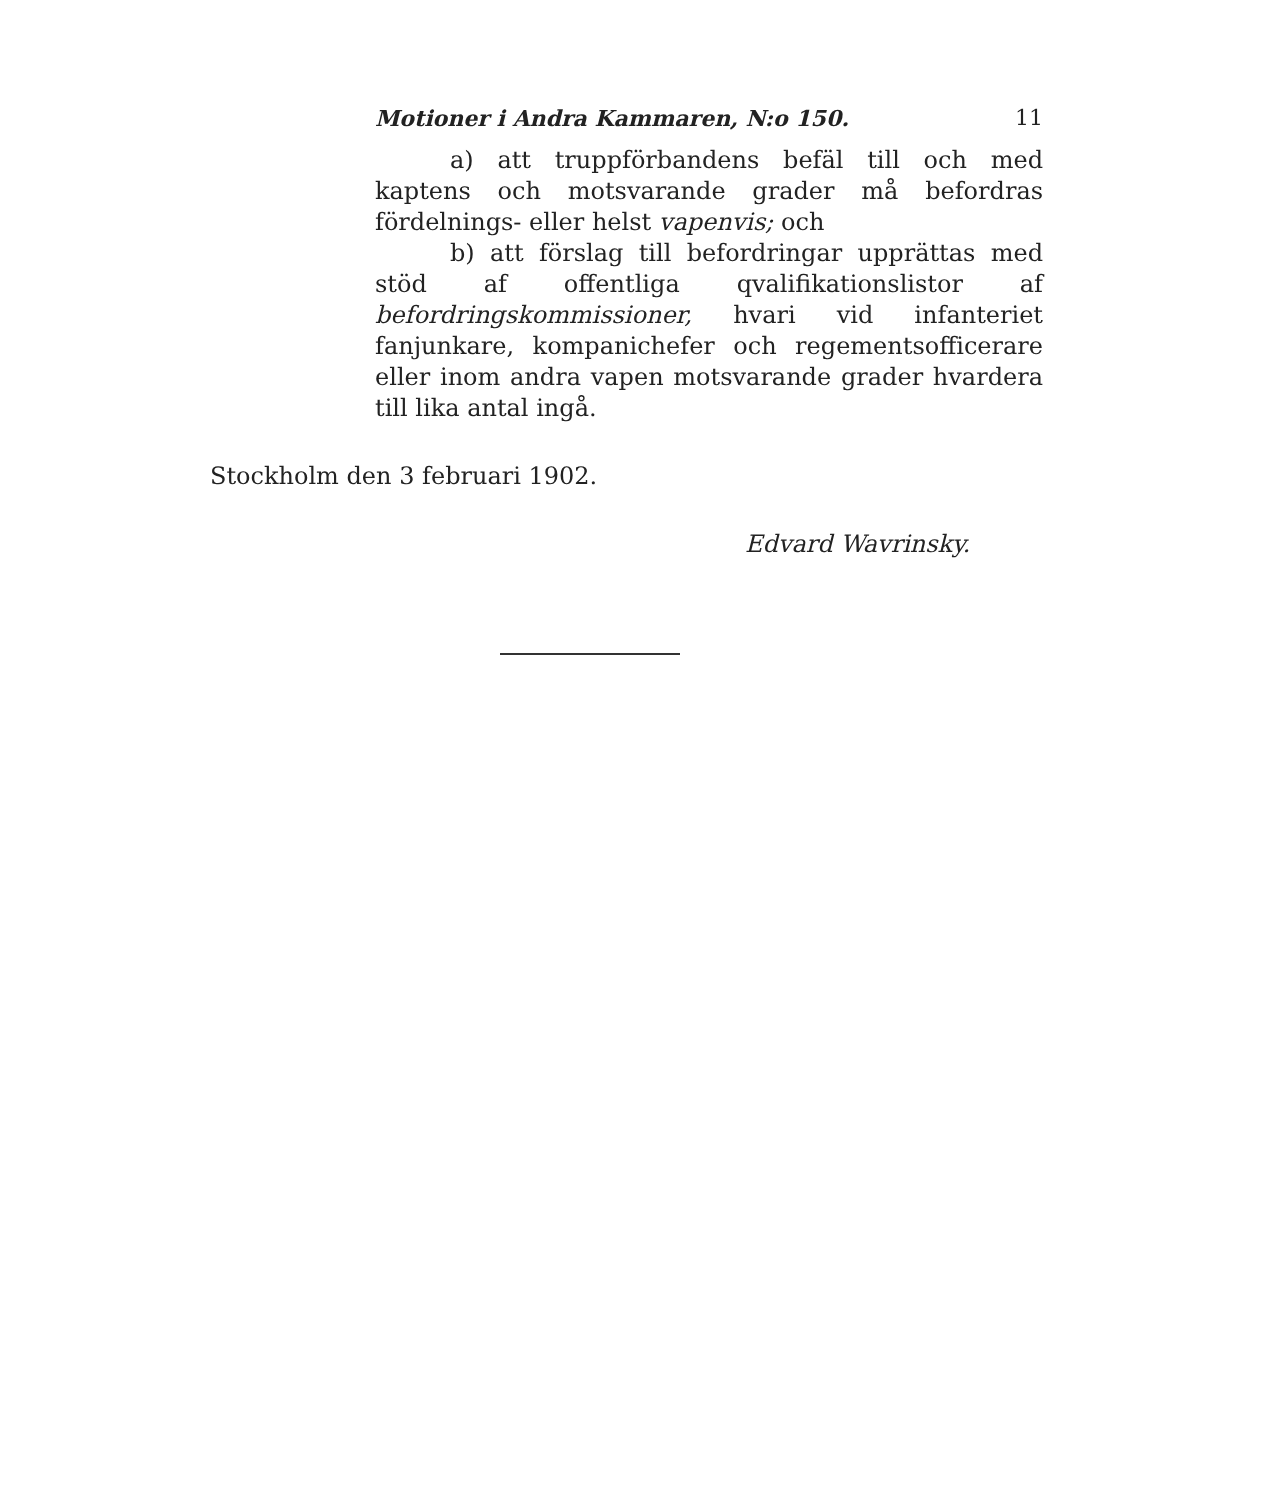Motioner i Andra Kammaren, N:o 150. 11
a) att truppförbandens befäl till och med kaptens och motsvarande grader må befordras fördelnings- eller helst vapenvis; och
b) att förslag till befordringar upprättas med stöd af offentliga qvalifikationslistor af befordringskommissioner, hvari vid infanteriet fanjunkare, kompanichefer och regementsofficerare eller inom andra vapen motsvarande grader hvardera till lika antal ingå.
Stockholm den 3 februari 1902.
Edvard Wavrinsky.